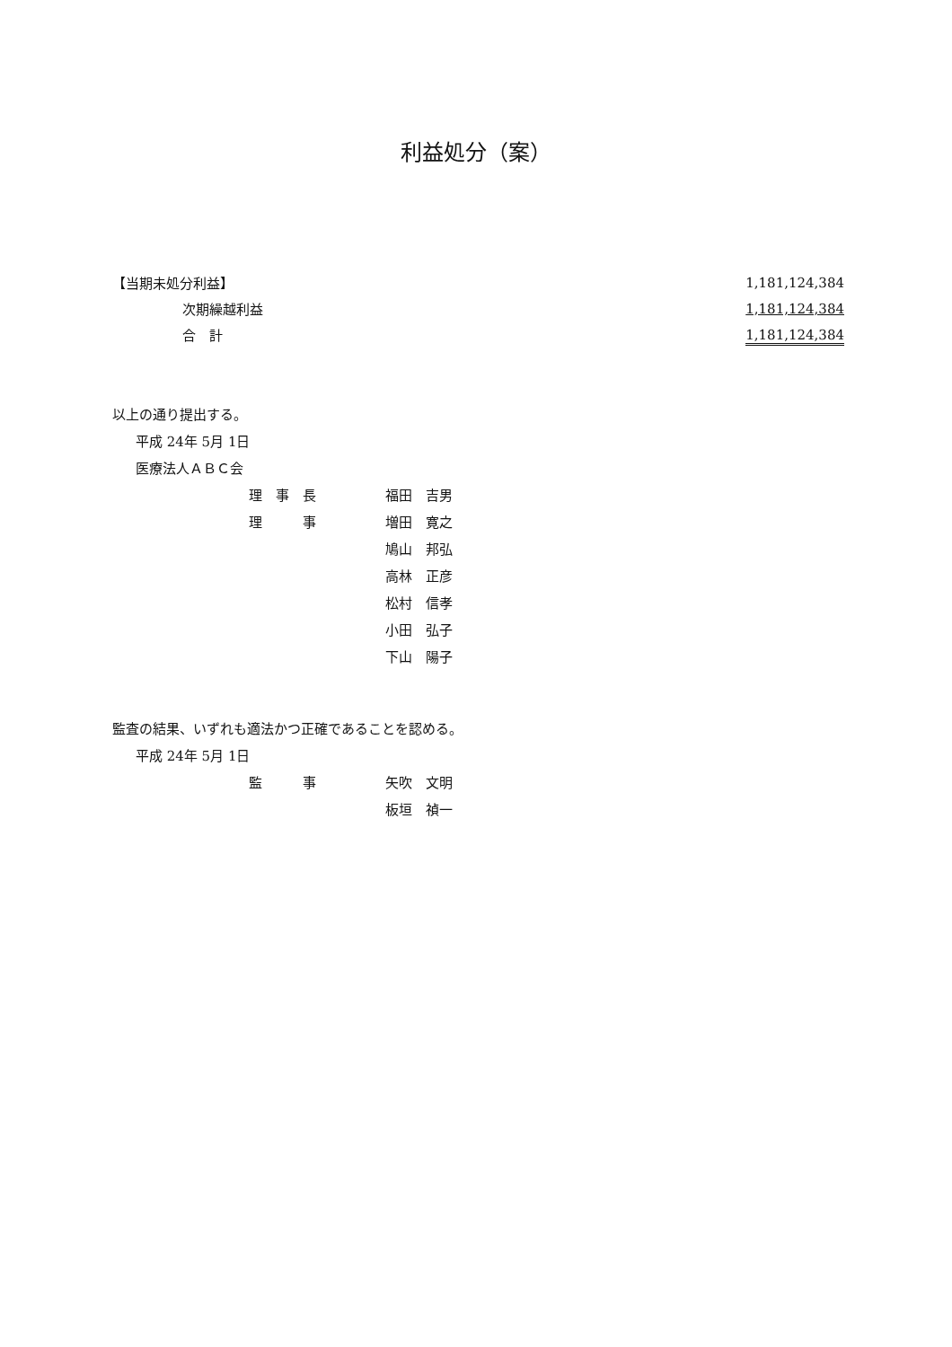利益処分（案）
| 【当期未処分利益】 | 1,181,124,384 |
| 次期繰越利益 | 1,181,124,384 |
| 合 計 | 1,181,124,384 |
以上の通り提出する。
平成 24年 5月 1日
医療法人ＡＢＣ会
理　事　長
理　　　事
福田　吉男
増田　寛之
鳩山　邦弘
高林　正彦
松村　信孝
小田　弘子
下山　陽子
監査の結果、いずれも適法かつ正確であることを認める。
平成 24年 5月 1日
監　　　事 矢吹　文明
板垣　禎一